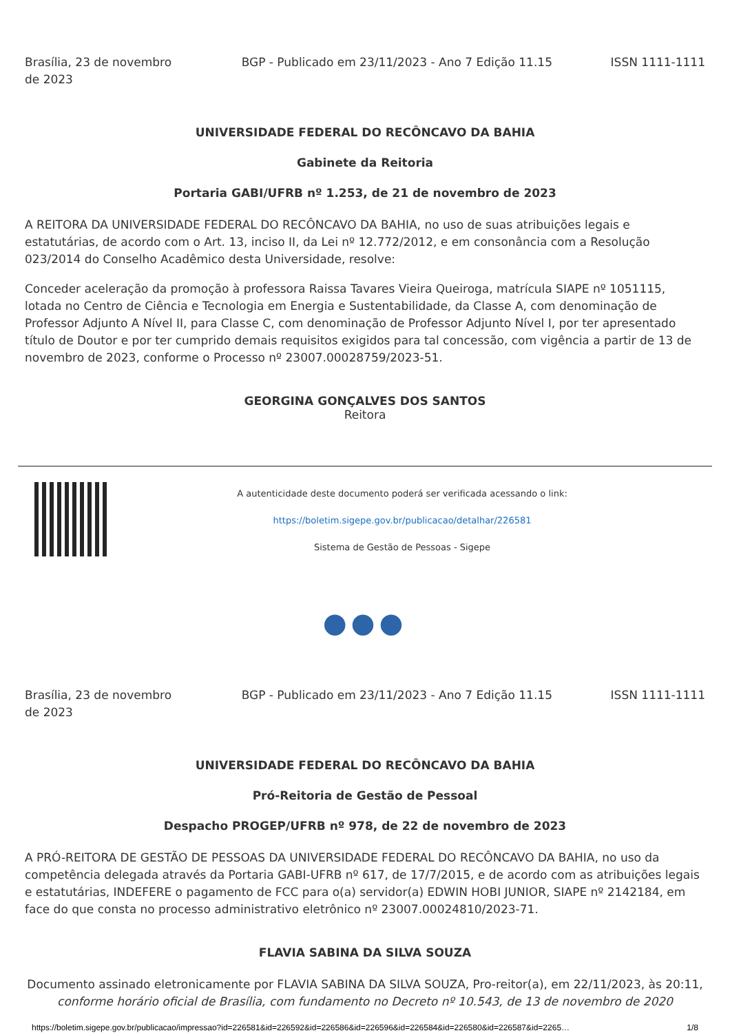Brasília, 23 de novembro de 2023
BGP - Publicado em 23/11/2023 - Ano 7 Edição 11.15
ISSN 1111-1111
UNIVERSIDADE FEDERAL DO RECÔNCAVO DA BAHIA
Gabinete da Reitoria
Portaria GABI/UFRB nº 1.253, de 21 de novembro de 2023
A REITORA DA UNIVERSIDADE FEDERAL DO RECÔNCAVO DA BAHIA, no uso de suas atribuições legais e estatutárias, de acordo com o Art. 13, inciso II, da Lei nº 12.772/2012, e em consonância com a Resolução 023/2014 do Conselho Acadêmico desta Universidade, resolve:
Conceder aceleração da promoção à professora Raissa Tavares Vieira Queiroga, matrícula SIAPE nº 1051115, lotada no Centro de Ciência e Tecnologia em Energia e Sustentabilidade, da Classe A, com denominação de Professor Adjunto A Nível II, para Classe C, com denominação de Professor Adjunto Nível I, por ter apresentado título de Doutor e por ter cumprido demais requisitos exigidos para tal concessão, com vigência a partir de 13 de novembro de 2023, conforme o Processo nº 23007.00028759/2023-51.
GEORGINA GONÇALVES DOS SANTOS
Reitora
A autenticidade deste documento poderá ser verificada acessando o link:
https://boletim.sigepe.gov.br/publicacao/detalhar/226581
Sistema de Gestão de Pessoas - Sigepe
●●●
Brasília, 23 de novembro de 2023
BGP - Publicado em 23/11/2023 - Ano 7 Edição 11.15
ISSN 1111-1111
UNIVERSIDADE FEDERAL DO RECÔNCAVO DA BAHIA
Pró-Reitoria de Gestão de Pessoal
Despacho PROGEP/UFRB nº 978, de 22 de novembro de 2023
A PRÓ-REITORA DE GESTÃO DE PESSOAS DA UNIVERSIDADE FEDERAL DO RECÔNCAVO DA BAHIA, no uso da competência delegada através da Portaria GABI-UFRB nº 617, de 17/7/2015, e de acordo com as atribuições legais e estatutárias, INDEFERE o pagamento de FCC para o(a) servidor(a) EDWIN HOBI JUNIOR, SIAPE nº 2142184, em face do que consta no processo administrativo eletrônico nº 23007.00024810/2023-71.
FLAVIA SABINA DA SILVA SOUZA
Documento assinado eletronicamente por FLAVIA SABINA DA SILVA SOUZA, Pro-reitor(a), em 22/11/2023, às 20:11,
conforme horário oficial de Brasília, com fundamento no Decreto nº 10.543, de 13 de novembro de 2020
https://boletim.sigepe.gov.br/publicacao/impressao?id=226581&id=226592&id=226586&id=226596&id=226584&id=226580&id=226587&id=2265… 1/8